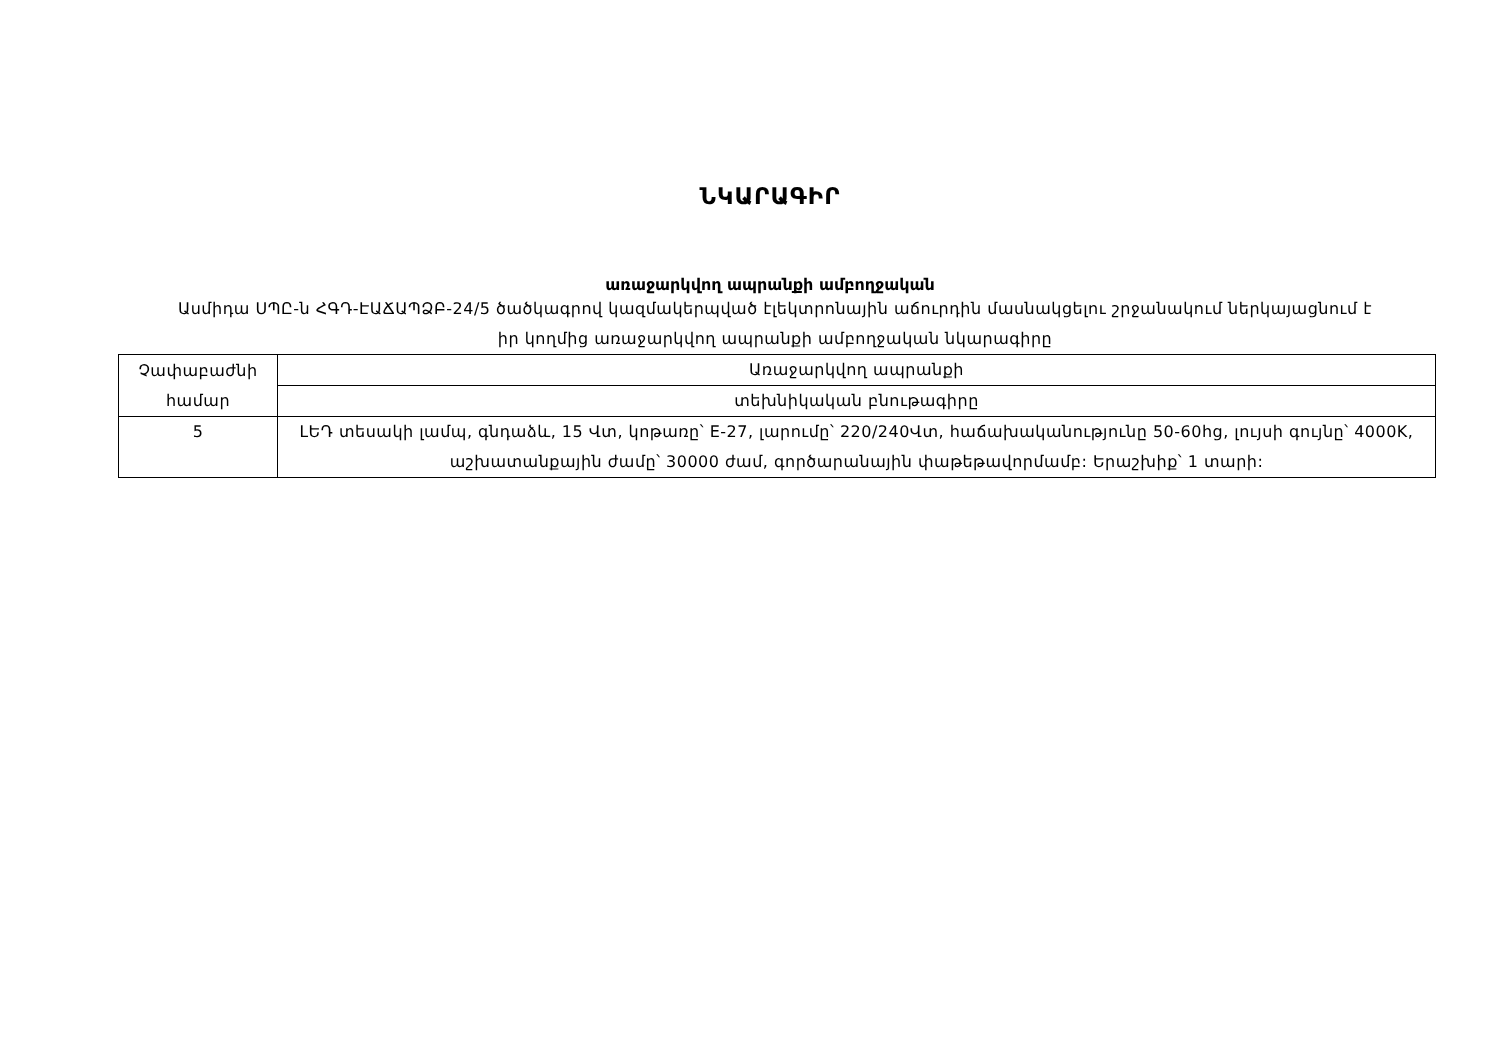ՆԿԱՐԱԳԻՐ
առաջարկվող ապրանքի ամբողջական
Ասմիդա ՍՊԸ-ն ՀԳԴ-ԷԱՃԱՊՁԲ-24/5 ծածկագրով կազմակերպված էլեկտրոնային աճուրդին մասնակցելու շրջանակում ներկայացնում է իր կողմից առաջարկվող ապրանքի ամբողջական նկարագիրը
| Չափաբաժնի համար | Առաջարկվող ապրանքի |
| | տեխնիկական բնութագիրը |
| 5 | ԼԵԴ տեսակի լամպ, գնդաձև, 15 Վտ, կոթառը՝ E-27, լարումը՝ 220/240Վտ, հաճախականությունը 50-60hg, լույսի գույնը՝ 4000K, աշխատանքային ժամը՝ 30000 ժամ, գործարանային փաթեթավորմամբ: Երաշխիք՝ 1 տարի: |